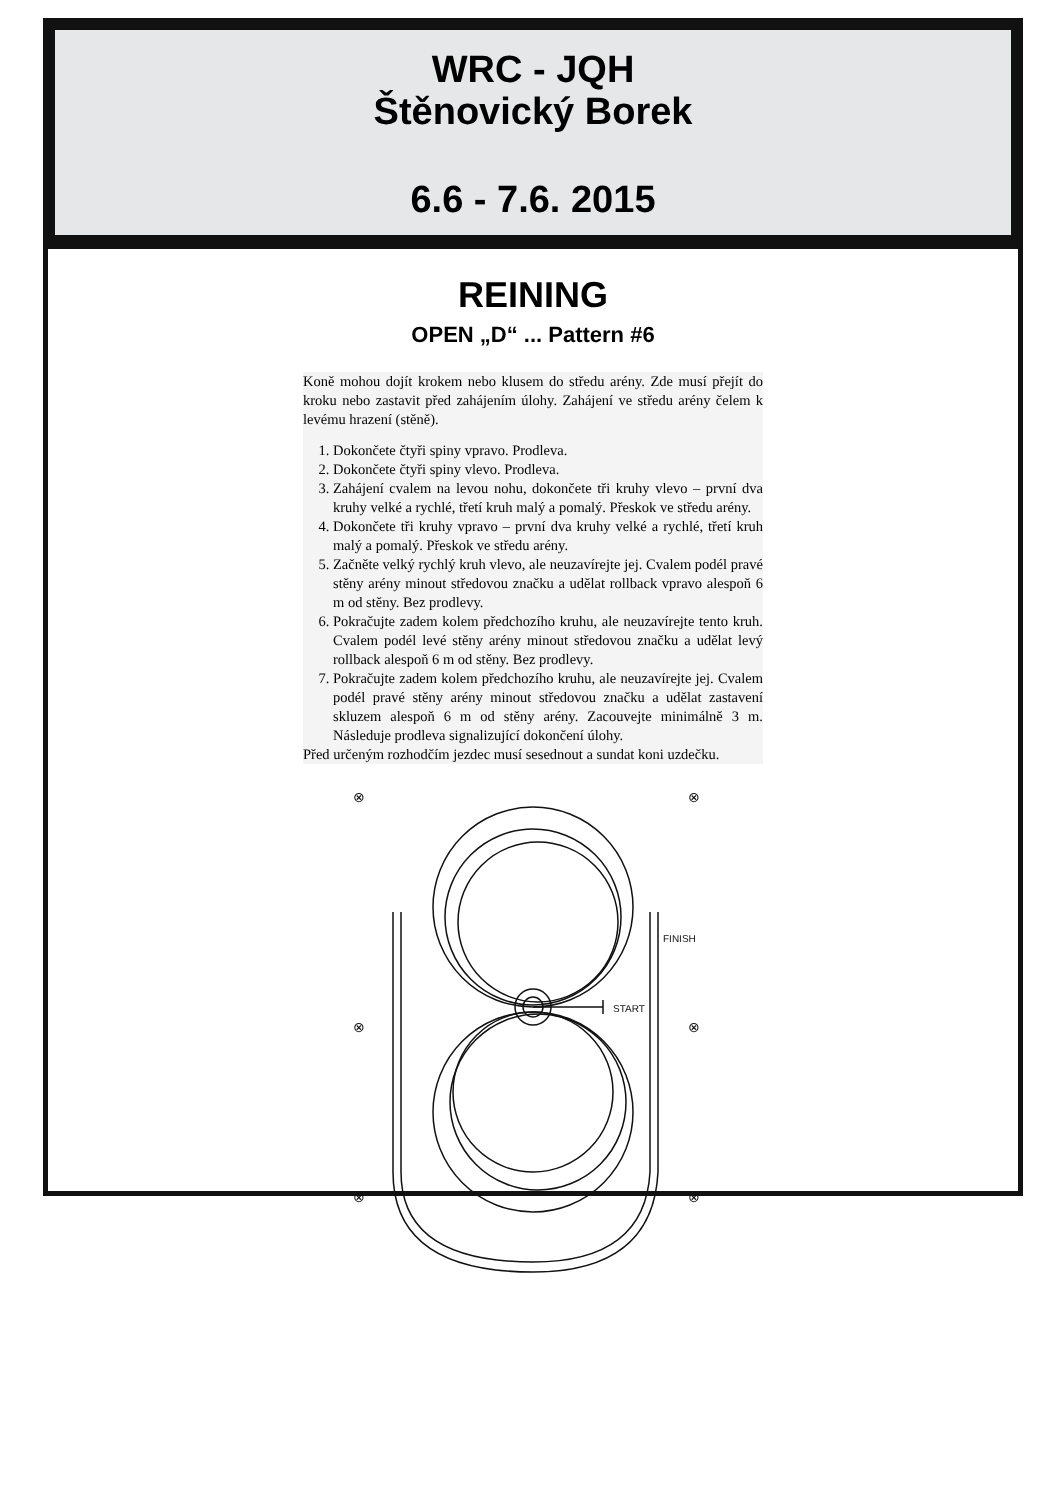WRC - JQH
Štěnovický Borek
6.6 - 7.6. 2015
REINING
OPEN „D“ ... Pattern #6
Koně mohou dojít krokem nebo klusem do středu arény. Zde musí přejít do kroku nebo zastavit před zahájením úlohy. Zahájení ve středu arény čelem k levému hrazení (stěně).
1. Dokončete čtyři spiny vpravo. Prodleva.
2. Dokončete čtyři spiny vlevo. Prodleva.
3. Zahájení cvalem na levou nohu, dokončete tři kruhy vlevo – první dva kruhy velké a rychlé, třetí kruh malý a pomalý. Přeskok ve středu arény.
4. Dokončete tři kruhy vpravo – první dva kruhy velké a rychlé, třetí kruh malý a pomalý. Přeskok ve středu arény.
5. Začněte velký rychlý kruh vlevo, ale neuzavírejte jej. Cvalem podél pravé stěny arény minout středovou značku a udělat rollback vpravo alespoň 6 m od stěny. Bez prodlevy.
6. Pokračujte zadem kolem předchozího kruhu, ale neuzavírejte tento kruh. Cvalem podél levé stěny arény minout středovou značku a udělat levý rollback alespoň 6 m od stěny. Bez prodlevy.
7. Pokračujte zadem kolem předchozího kruhu, ale neuzavírejte jej. Cvalem podél pravé stěny arény minout středovou značku a udělat zastavení skluzem alespoň 6 m od stěny arény. Zacouvejte minimálně 3 m. Následuje prodleva signalizující dokončení úlohy.
Před určeným rozhodčím jezdec musí sesednout a sundat koni uzdečku.
⊗
⊗
⊗
⊗
⊗
⊗
START
FINISH